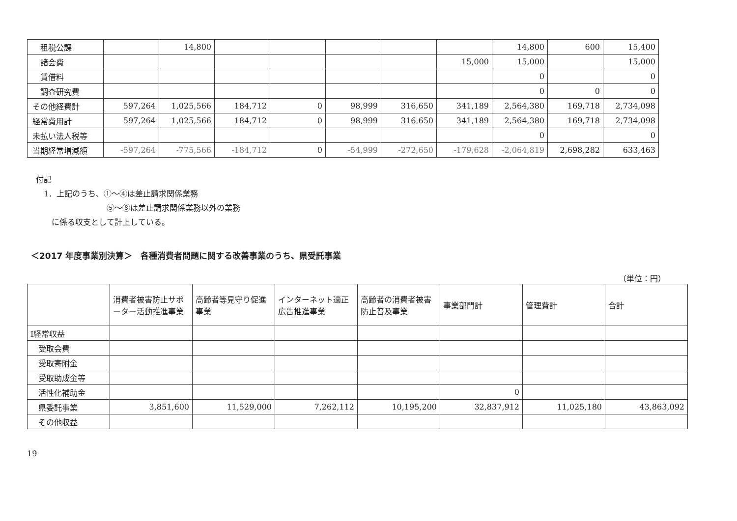| 租税公課 | | 14,800 | | | | | | 14,800 | 600 | 15,400 |
| 諸会費 | | | | | | | 15,000 | 15,000 | | 15,000 |
| 賃借料 | | | | | | | | 0 | | 0 |
| 調査研究費 | | | | | | | | 0 | 0 | 0 |
| その他経費計 | 597,264 | 1,025,566 | 184,712 | 0 | 98,999 | 316,650 | 341,189 | 2,564,380 | 169,718 | 2,734,098 |
| 経常費用計 | 597,264 | 1,025,566 | 184,712 | 0 | 98,999 | 316,650 | 341,189 | 2,564,380 | 169,718 | 2,734,098 |
| 未払い法人税等 | | | | | | | | 0 | | 0 |
| 当期経常増減額 | -597,264 | -775,566 | -184,712 | 0 | -54,999 | -272,650 | -179,628 | -2,064,819 | 2,698,282 | 633,463 |
付記
　1．上記のうち、①～④は差止請求関係業務
　　　　　　　　　⑤～⑧は差止請求関係業務以外の業務
　　に係る収支として計上している。
＜2017 年度事業別決算＞　各種消費者問題に関する改善事業のうち、県受託事業
（単位：円）
| | 消費者被害防止サポーター活動推進事業 | 高齢者等見守り促進事業 | インターネット適正広告推進事業 | 高齢者の消費者被害防止普及事業 | 事業部門計 | 管理費計 | 合計 |
| --- | --- | --- | --- | --- | --- | --- | --- |
| Ⅰ経常収益 | | | | | | | |
| 受取会費 | | | | | | | |
| 受取寄附金 | | | | | | | |
| 受取助成金等 | | | | | | | |
| 活性化補助金 | | | | | 0 | | |
| 県委託事業 | 3,851,600 | 11,529,000 | 7,262,112 | 10,195,200 | 32,837,912 | 11,025,180 | 43,863,092 |
| その他収益 | | | | | | | |
19